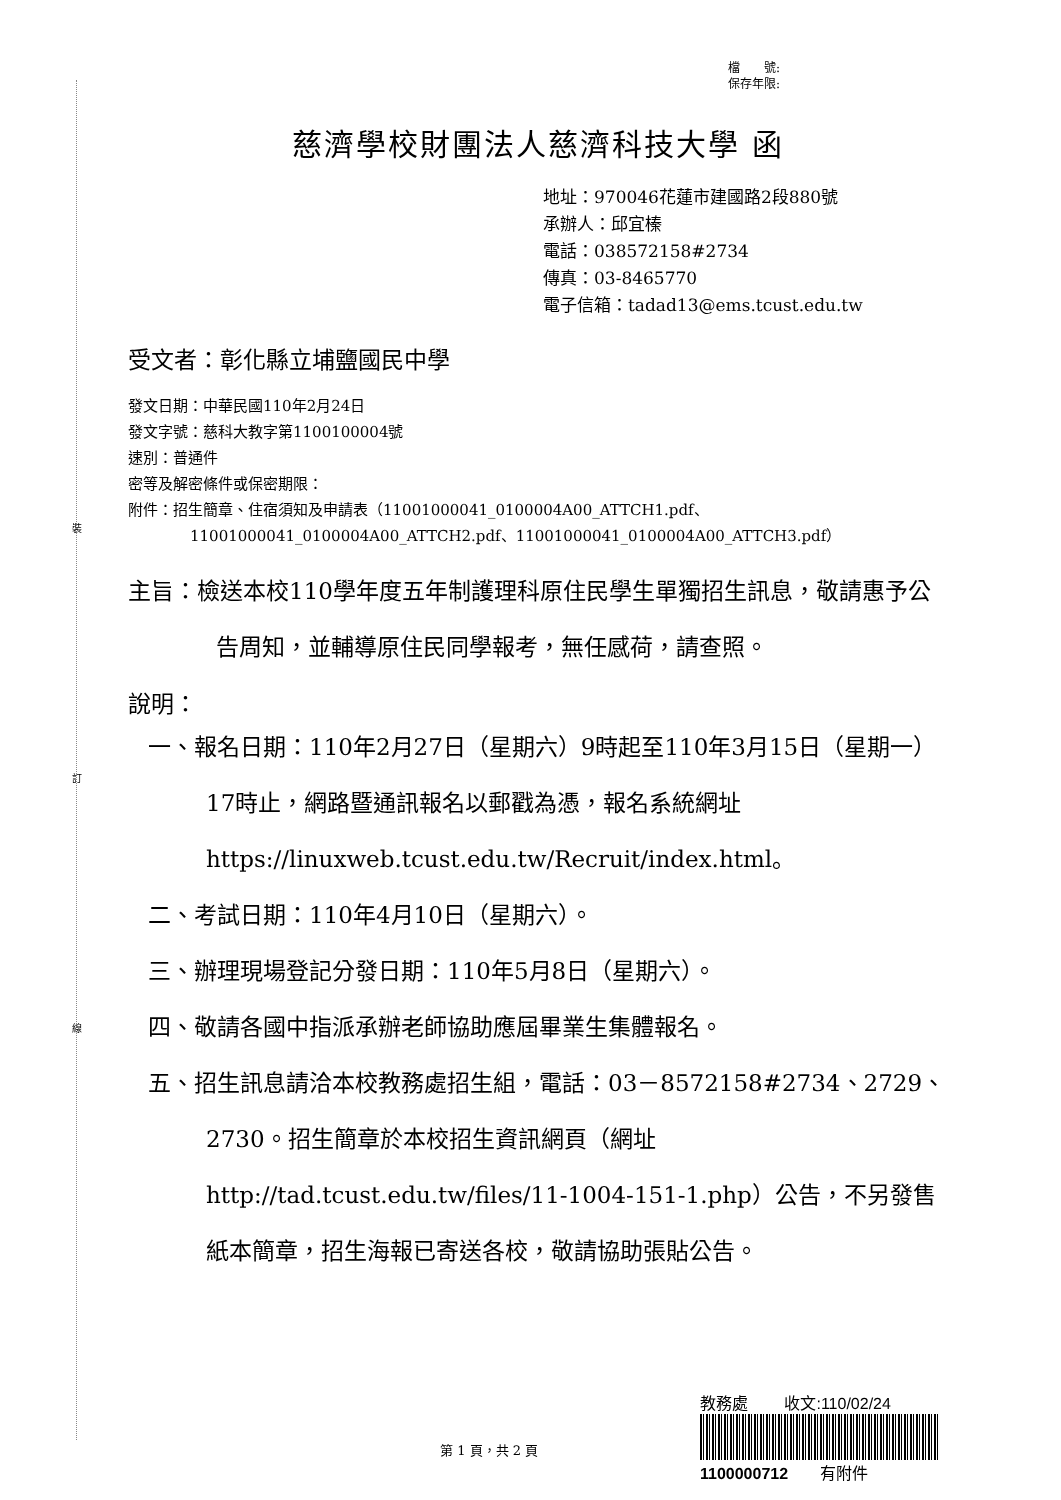裝
訂
線
檔　　號:
保存年限:
慈濟學校財團法人慈濟科技大學 函
地址：970046花蓮市建國路2段880號
承辦人：邱宜榛
電話：038572158#2734
傳真：03-8465770
電子信箱：tadad13@ems.tcust.edu.tw
受文者：彰化縣立埔鹽國民中學
發文日期：中華民國110年2月24日
發文字號：慈科大教字第1100100004號
速別：普通件
密等及解密條件或保密期限：
附件：招生簡章、住宿須知及申請表（11001000041_0100004A00_ATTCH1.pdf、
11001000041_0100004A00_ATTCH2.pdf、11001000041_0100004A00_ATTCH3.pdf）
主旨：檢送本校110學年度五年制護理科原住民學生單獨招生訊息，敬請惠予公告周知，並輔導原住民同學報考，無任感荷，請查照。
說明：
一、報名日期：110年2月27日（星期六）9時起至110年3月15日（星期一）17時止，網路暨通訊報名以郵戳為憑，報名系統網址https://linuxweb.tcust.edu.tw/Recruit/index.html。
二、考試日期：110年4月10日（星期六）。
三、辦理現場登記分發日期：110年5月8日（星期六）。
四、敬請各國中指派承辦老師協助應屆畢業生集體報名。
五、招生訊息請洽本校教務處招生組，電話：03－8572158#2734、2729、2730。招生簡章於本校招生資訊網頁（網址http://tad.tcust.edu.tw/files/11-1004-151-1.php）公告，不另發售紙本簡章，招生海報已寄送各校，敬請協助張貼公告。
第 1 頁，共 2 頁
教務處　　 收文:110/02/24
1100000712　　有附件